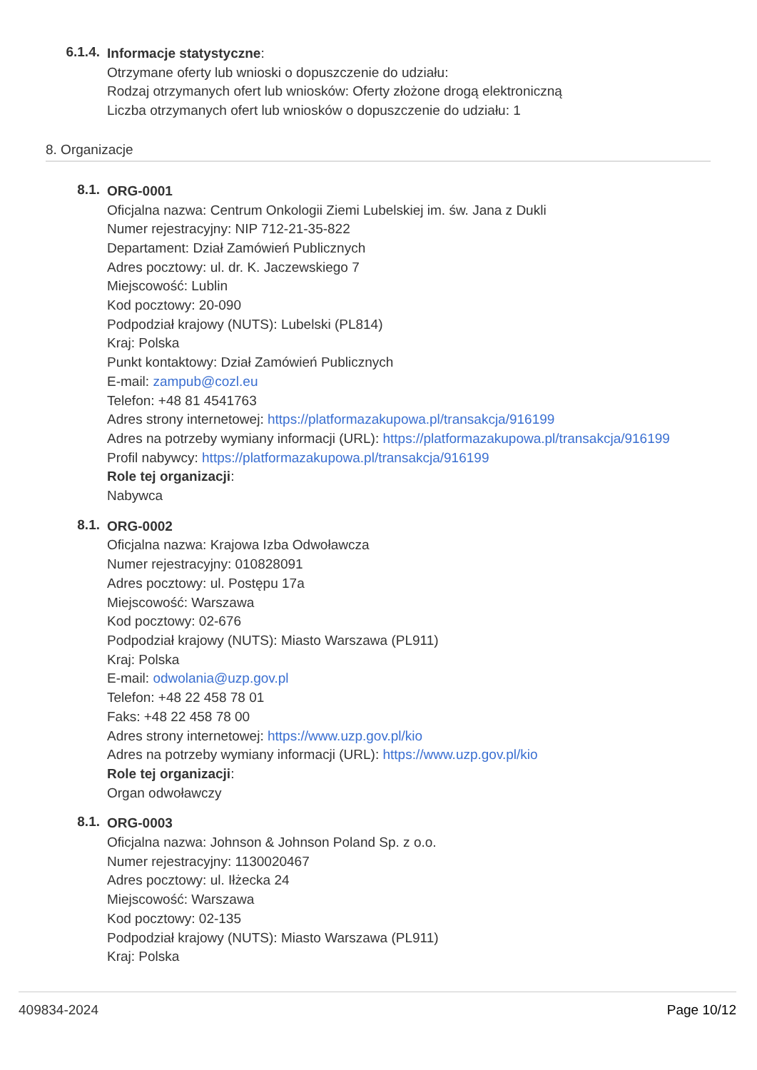6.1.4.
Informacje statystyczne:
Otrzymane oferty lub wnioski o dopuszczenie do udziału:
Rodzaj otrzymanych ofert lub wniosków: Oferty złożone drogą elektroniczną
Liczba otrzymanych ofert lub wniosków o dopuszczenie do udziału: 1
8. Organizacje
8.1.
ORG-0001
Oficjalna nazwa: Centrum Onkologii Ziemi Lubelskiej im. św. Jana z Dukli
Numer rejestracyjny: NIP 712-21-35-822
Departament: Dział Zamówień Publicznych
Adres pocztowy: ul. dr. K. Jaczewskiego 7
Miejscowość: Lublin
Kod pocztowy: 20-090
Podpodział krajowy (NUTS): Lubelski (PL814)
Kraj: Polska
Punkt kontaktowy: Dział Zamówień Publicznych
E-mail: zampub@cozl.eu
Telefon: +48 81 4541763
Adres strony internetowej: https://platformazakupowa.pl/transakcja/916199
Adres na potrzeby wymiany informacji (URL): https://platformazakupowa.pl/transakcja/916199
Profil nabywcy: https://platformazakupowa.pl/transakcja/916199
Role tej organizacji:
Nabywca
8.1.
ORG-0002
Oficjalna nazwa: Krajowa Izba Odwoławcza
Numer rejestracyjny: 010828091
Adres pocztowy: ul. Postępu 17a
Miejscowość: Warszawa
Kod pocztowy: 02-676
Podpodział krajowy (NUTS): Miasto Warszawa (PL911)
Kraj: Polska
E-mail: odwolania@uzp.gov.pl
Telefon: +48 22 458 78 01
Faks: +48 22 458 78 00
Adres strony internetowej: https://www.uzp.gov.pl/kio
Adres na potrzeby wymiany informacji (URL): https://www.uzp.gov.pl/kio
Role tej organizacji:
Organ odwoławczy
8.1.
ORG-0003
Oficjalna nazwa: Johnson & Johnson Poland Sp. z o.o.
Numer rejestracyjny: 1130020467
Adres pocztowy: ul. Iłżecka 24
Miejscowość: Warszawa
Kod pocztowy: 02-135
Podpodział krajowy (NUTS): Miasto Warszawa (PL911)
Kraj: Polska
409834-2024 Page 10/12